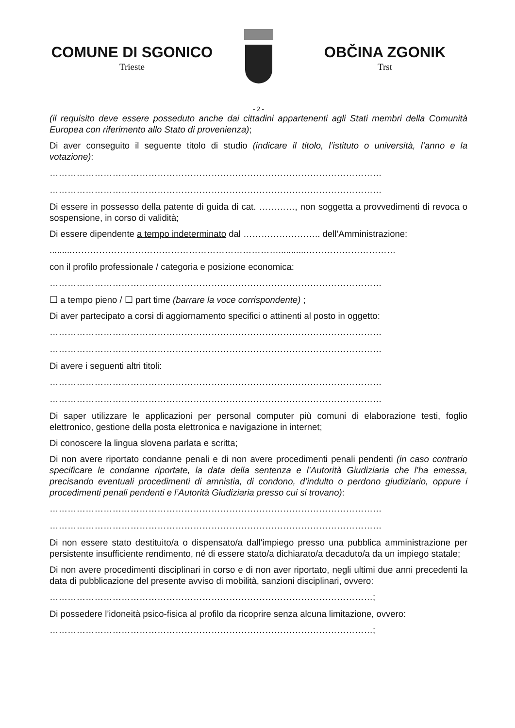COMUNE DI SGONICO
Trieste
OBČINA ZGONIK
Trst
- 2 -
(il requisito deve essere posseduto anche dai cittadini appartenenti agli Stati membri della Comunità Europea con riferimento allo Stato di provenienza);
Di aver conseguito il seguente titolo di studio (indicare il titolo, l’istituto o università, l’anno e la votazione):
…………………………………………………………………………………………………
…………………………………………………………………………………………………
Di essere in possesso della patente di guida di cat. …………, non soggetta a provvedimenti di revoca o sospensione, in corso di validità;
Di essere dipendente a tempo indeterminato dal …………………….. dell’Amministrazione:
.........……………………………………………………………...........…………………………
con il profilo professionale / categoria e posizione economica:
…………………………………………………………………………………………………
☐ a tempo pieno / ☐ part time (barrare la voce corrispondente) ;
Di aver partecipato a corsi di aggiornamento specifici o attinenti al posto in oggetto:
…………………………………………………………………………………………………
…………………………………………………………………………………………………
Di avere i seguenti altri titoli:
…………………………………………………………………………………………………
…………………………………………………………………………………………………
Di saper utilizzare le applicazioni per personal computer più comuni di elaborazione testi, foglio elettronico, gestione della posta elettronica e navigazione in internet;
Di conoscere la lingua slovena parlata e scritta;
Di non avere riportato condanne penali e di non avere procedimenti penali pendenti (in caso contrario specificare le condanne riportate, la data della sentenza e l’Autorità Giudiziaria che l’ha emessa, precisando eventuali procedimenti di amnistia, di condono, d’indulto o perdono giudiziario, oppure i procedimenti penali pendenti e l’Autorità Giudiziaria presso cui si trovano):
…………………………………………………………………………………………………
…………………………………………………………………………………………………
Di non essere stato destituito/a o dispensato/a dall'impiego presso una pubblica amministrazione per persistente insufficiente rendimento, né di essere stato/a dichiarato/a decaduto/a da un impiego statale;
Di non avere procedimenti disciplinari in corso e di non aver riportato, negli ultimi due anni precedenti la data di pubblicazione del presente avviso di mobilità, sanzioni disciplinari, ovvero:
………………………………………………………………………………………………;
Di possedere l’idoneità psico-fisica al profilo da ricoprire senza alcuna limitazione, ovvero:
………………………………………………………………………………………………;